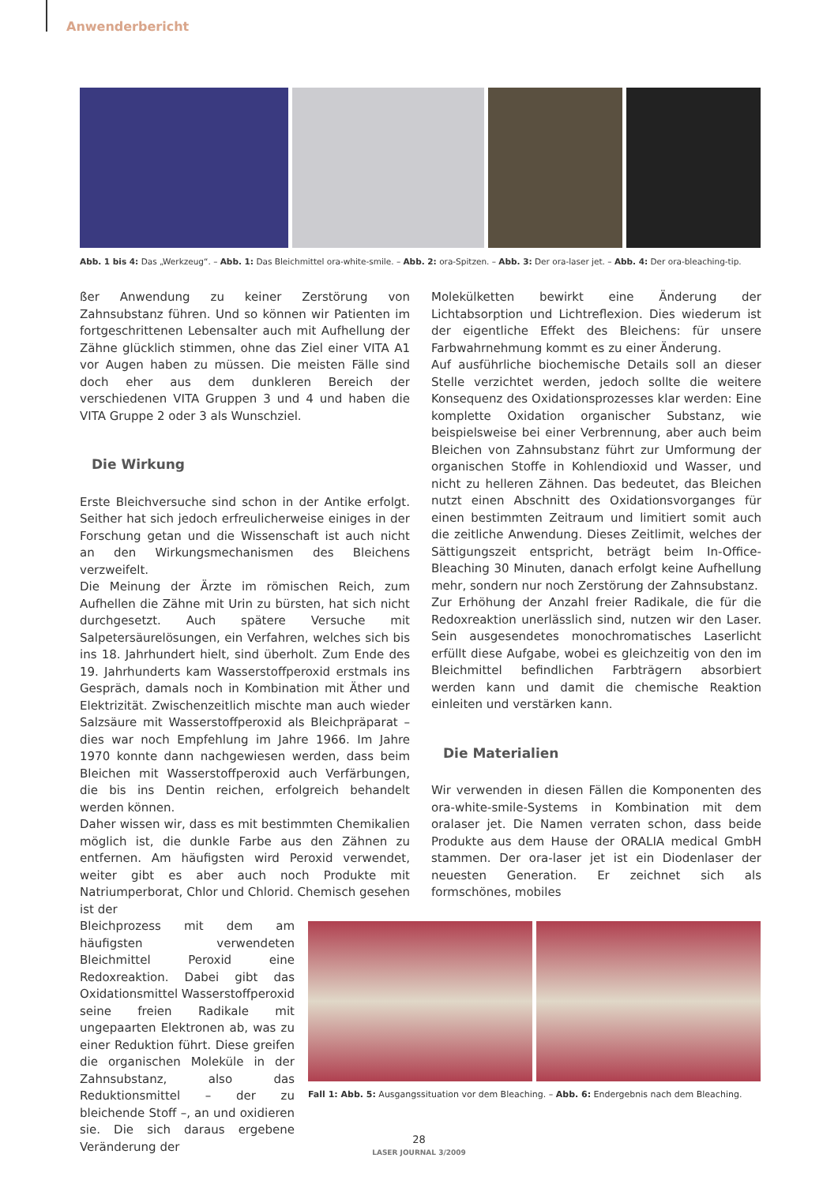Anwenderbericht
Abb. 1 bis 4: Das „Werkzeug“. – Abb. 1: Das Bleichmittel ora-white-smile. – Abb. 2: ora-Spitzen. – Abb. 3: Der ora-laser jet. – Abb. 4: Der ora-bleaching-tip.
ßer Anwendung zu keiner Zerstörung von Zahnsubstanz führen. Und so können wir Patienten im fortgeschrittenen Lebensalter auch mit Aufhellung der Zähne glücklich stimmen, ohne das Ziel einer VITA A1 vor Augen haben zu müssen. Die meisten Fälle sind doch eher aus dem dunkleren Bereich der verschiedenen VITA Gruppen 3 und 4 und haben die VITA Gruppe 2 oder 3 als Wunschziel.
Die Wirkung
Erste Bleichversuche sind schon in der Antike erfolgt. Seither hat sich jedoch erfreulicherweise einiges in der Forschung getan und die Wissenschaft ist auch nicht an den Wirkungsmechanismen des Bleichens verzweifelt.
Die Meinung der Ärzte im römischen Reich, zum Aufhellen die Zähne mit Urin zu bürsten, hat sich nicht durchgesetzt. Auch spätere Versuche mit Salpetersäurelösungen, ein Verfahren, welches sich bis ins 18. Jahrhundert hielt, sind überholt. Zum Ende des 19. Jahrhunderts kam Wasserstoffperoxid erstmals ins Gespräch, damals noch in Kombination mit Äther und Elektrizität. Zwischenzeitlich mischte man auch wieder Salzsäure mit Wasserstoffperoxid als Bleichpräparat – dies war noch Empfehlung im Jahre 1966. Im Jahre 1970 konnte dann nachgewiesen werden, dass beim Bleichen mit Wasserstoffperoxid auch Verfärbungen, die bis ins Dentin reichen, erfolgreich behandelt werden können.
Daher wissen wir, dass es mit bestimmten Chemikalien möglich ist, die dunkle Farbe aus den Zähnen zu entfernen. Am häufigsten wird Peroxid verwendet, weiter gibt es aber auch noch Produkte mit Natriumperborat, Chlor und Chlorid. Chemisch gesehen ist der
Bleichprozess mit dem am häufigsten verwendeten Bleichmittel Peroxid eine Redoxreaktion. Dabei gibt das Oxidationsmittel Wasserstoffperoxid seine freien Radikale mit ungepaarten Elektronen ab, was zu einer Reduktion führt. Diese greifen die organischen Moleküle in der Zahnsubstanz, also das Reduktionsmittel – der zu bleichende Stoff –, an und oxidieren sie. Die sich daraus ergebene Veränderung der
Molekülketten bewirkt eine Änderung der Lichtabsorption und Lichtreflexion. Dies wiederum ist der eigentliche Effekt des Bleichens: für unsere Farbwahrnehmung kommt es zu einer Änderung.
Auf ausführliche biochemische Details soll an dieser Stelle verzichtet werden, jedoch sollte die weitere Konsequenz des Oxidationsprozesses klar werden: Eine komplette Oxidation organischer Substanz, wie beispielsweise bei einer Verbrennung, aber auch beim Bleichen von Zahnsubstanz führt zur Umformung der organischen Stoffe in Kohlendioxid und Wasser, und nicht zu helleren Zähnen. Das bedeutet, das Bleichen nutzt einen Abschnitt des Oxidationsvorganges für einen bestimmten Zeitraum und limitiert somit auch die zeitliche Anwendung. Dieses Zeitlimit, welches der Sättigungszeit entspricht, beträgt beim In-Office-Bleaching 30 Minuten, danach erfolgt keine Aufhellung mehr, sondern nur noch Zerstörung der Zahnsubstanz.
Zur Erhöhung der Anzahl freier Radikale, die für die Redoxreaktion unerlässlich sind, nutzen wir den Laser. Sein ausgesendetes monochromatisches Laserlicht erfüllt diese Aufgabe, wobei es gleichzeitig von den im Bleichmittel befindlichen Farbträgern absorbiert werden kann und damit die chemische Reaktion einleiten und verstärken kann.
Die Materialien
Wir verwenden in diesen Fällen die Komponenten des ora-white-smile-Systems in Kombination mit dem oralaser jet. Die Namen verraten schon, dass beide Produkte aus dem Hause der ORALIA medical GmbH stammen. Der ora-laser jet ist ein Diodenlaser der neuesten Generation. Er zeichnet sich als formschönes, mobiles
Fall 1: Abb. 5: Ausgangssituation vor dem Bleaching. – Abb. 6: Endergebnis nach dem Bleaching.
28
LASER JOURNAL 3/2009